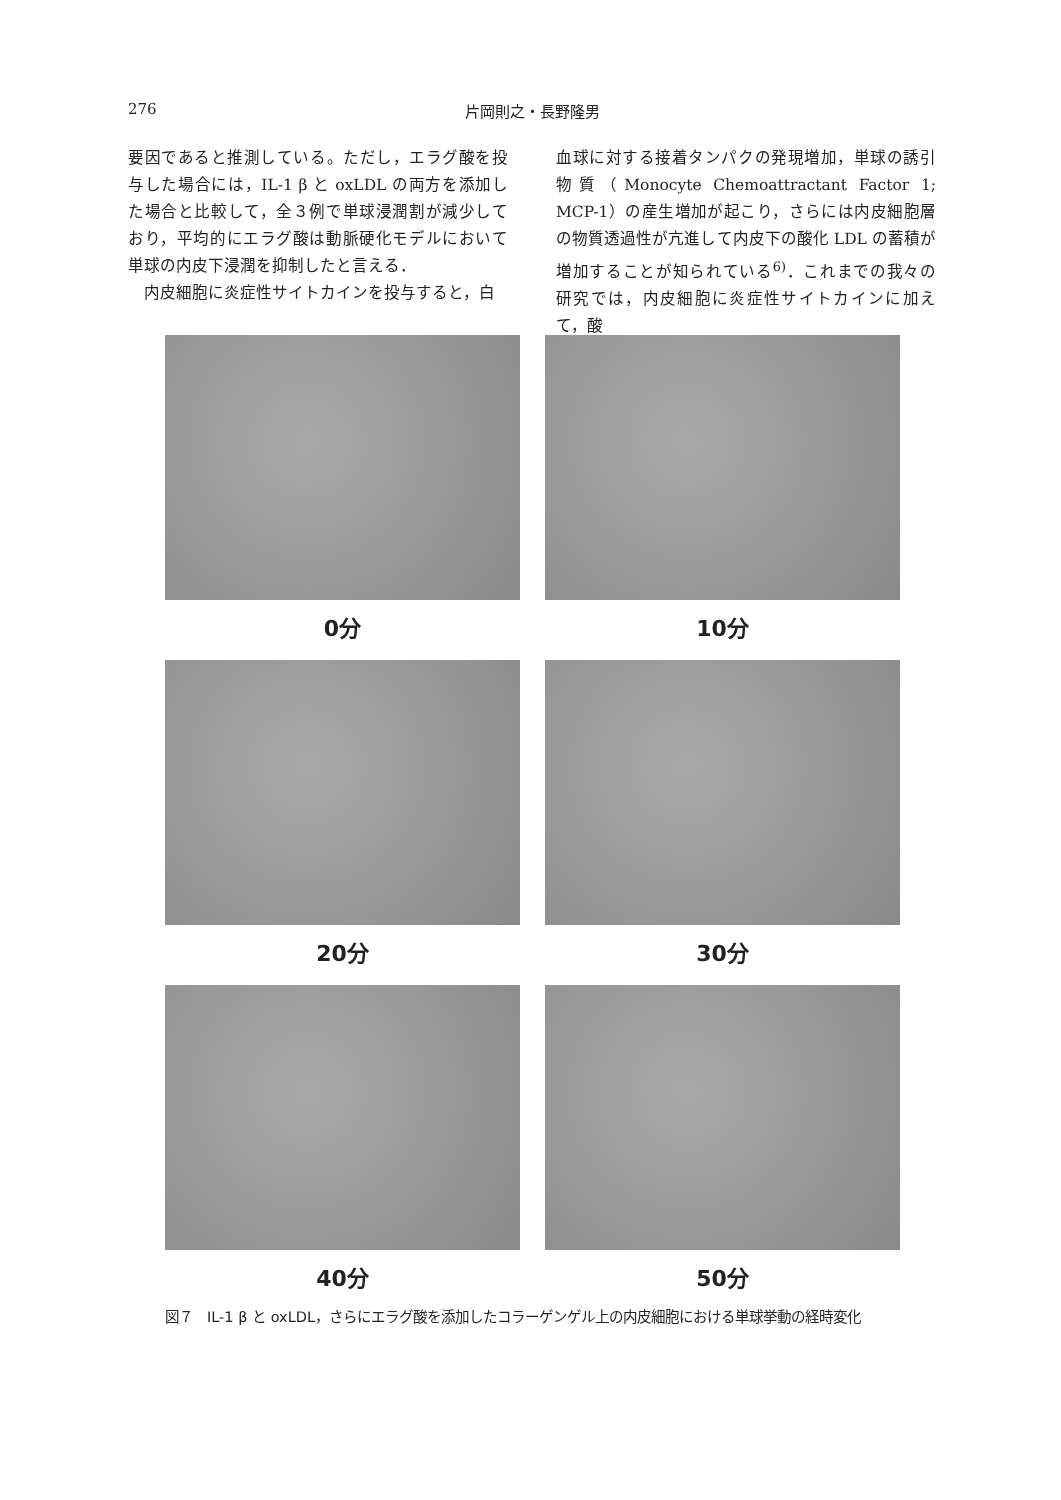276 片岡則之・長野隆男
要因であると推測している。ただし，エラグ酸を投与した場合には，IL-1 β と oxLDL の両方を添加した場合と比較して，全３例で単球浸潤割が減少しており，平均的にエラグ酸は動脈硬化モデルにおいて単球の内皮下浸潤を抑制したと言える．
　内皮細胞に炎症性サイトカインを投与すると，白
血球に対する接着タンパクの発現増加，単球の誘引物質（Monocyte Chemoattractant Factor 1; MCP-1）の産生増加が起こり，さらには内皮細胞層の物質透過性が亢進して内皮下の酸化 LDL の蓄積が増加することが知られている<sup>6)</sup>．これまでの我々の研究では，内皮細胞に炎症性サイトカインに加えて，酸
0分
10分
20分
30分
40分
50分
図７　IL-1 β と oxLDL，さらにエラグ酸を添加したコラーゲンゲル上の内皮細胞における単球挙動の経時変化